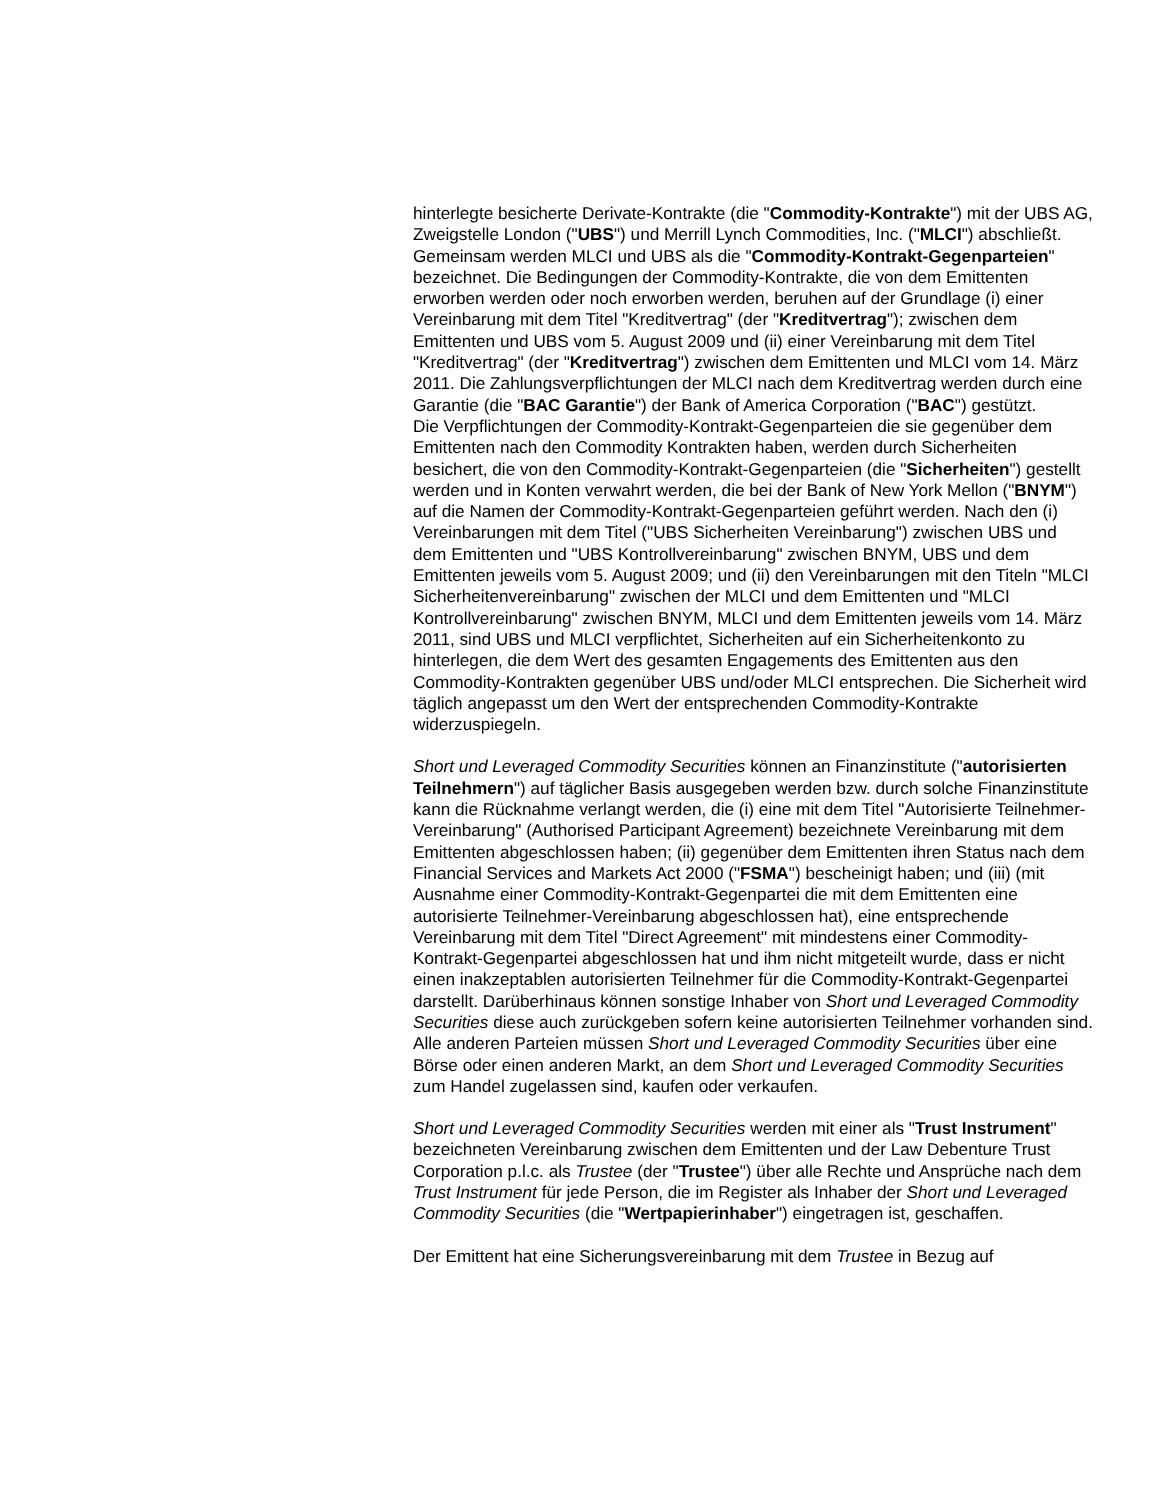hinterlegte besicherte Derivate-Kontrakte (die "Commodity-Kontrakte") mit der UBS AG, Zweigstelle London ("UBS") und Merrill Lynch Commodities, Inc. ("MLCI") abschließt. Gemeinsam werden MLCI und UBS als die "Commodity-Kontrakt-Gegenparteien" bezeichnet. Die Bedingungen der Commodity-Kontrakte, die von dem Emittenten erworben werden oder noch erworben werden, beruhen auf der Grundlage (i) einer Vereinbarung mit dem Titel "Kreditvertrag" (der "Kreditvertrag"); zwischen dem Emittenten und UBS vom 5. August 2009 und (ii) einer Vereinbarung mit dem Titel "Kreditvertrag" (der "Kreditvertrag") zwischen dem Emittenten und MLCI vom 14. März 2011. Die Zahlungsverpflichtungen der MLCI nach dem Kreditvertrag werden durch eine Garantie (die "BAC Garantie") der Bank of America Corporation ("BAC") gestützt.
Die Verpflichtungen der Commodity-Kontrakt-Gegenparteien die sie gegenüber dem Emittenten nach den Commodity Kontrakten haben, werden durch Sicherheiten besichert, die von den Commodity-Kontrakt-Gegenparteien (die "Sicherheiten") gestellt werden und in Konten verwahrt werden, die bei der Bank of New York Mellon ("BNYM") auf die Namen der Commodity-Kontrakt-Gegenparteien geführt werden. Nach den (i) Vereinbarungen mit dem Titel ("UBS Sicherheiten Vereinbarung") zwischen UBS und dem Emittenten und "UBS Kontrollvereinbarung" zwischen BNYM, UBS und dem Emittenten jeweils vom 5. August 2009; und (ii) den Vereinbarungen mit den Titeln "MLCI Sicherheitenvereinbarung" zwischen der MLCI und dem Emittenten und "MLCI Kontrollvereinbarung" zwischen BNYM, MLCI und dem Emittenten jeweils vom 14. März 2011, sind UBS und MLCI verpflichtet, Sicherheiten auf ein Sicherheitenkonto zu hinterlegen, die dem Wert des gesamten Engagements des Emittenten aus den Commodity-Kontrakten gegenüber UBS und/oder MLCI entsprechen. Die Sicherheit wird täglich angepasst um den Wert der entsprechenden Commodity-Kontrakte widerzuspiegeln.
Short und Leveraged Commodity Securities können an Finanzinstitute ("autorisierten Teilnehmern") auf täglicher Basis ausgegeben werden bzw. durch solche Finanzinstitute kann die Rücknahme verlangt werden, die (i) eine mit dem Titel "Autorisierte Teilnehmer-Vereinbarung" (Authorised Participant Agreement) bezeichnete Vereinbarung mit dem Emittenten abgeschlossen haben; (ii) gegenüber dem Emittenten ihren Status nach dem Financial Services and Markets Act 2000 ("FSMA") bescheinigt haben; und (iii) (mit Ausnahme einer Commodity-Kontrakt-Gegenpartei die mit dem Emittenten eine autorisierte Teilnehmer-Vereinbarung abgeschlossen hat), eine entsprechende Vereinbarung mit dem Titel "Direct Agreement" mit mindestens einer Commodity-Kontrakt-Gegenpartei abgeschlossen hat und ihm nicht mitgeteilt wurde, dass er nicht einen inakzeptablen autorisierten Teilnehmer für die Commodity-Kontrakt-Gegenpartei darstellt. Darüberhinaus können sonstige Inhaber von Short und Leveraged Commodity Securities diese auch zurückgeben sofern keine autorisierten Teilnehmer vorhanden sind. Alle anderen Parteien müssen Short und Leveraged Commodity Securities über eine Börse oder einen anderen Markt, an dem Short und Leveraged Commodity Securities zum Handel zugelassen sind, kaufen oder verkaufen.
Short und Leveraged Commodity Securities werden mit einer als "Trust Instrument" bezeichneten Vereinbarung zwischen dem Emittenten und der Law Debenture Trust Corporation p.l.c. als Trustee (der "Trustee") über alle Rechte und Ansprüche nach dem Trust Instrument für jede Person, die im Register als Inhaber der Short und Leveraged Commodity Securities (die "Wertpapierinhaber") eingetragen ist, geschaffen.
Der Emittent hat eine Sicherungsvereinbarung mit dem Trustee in Bezug auf